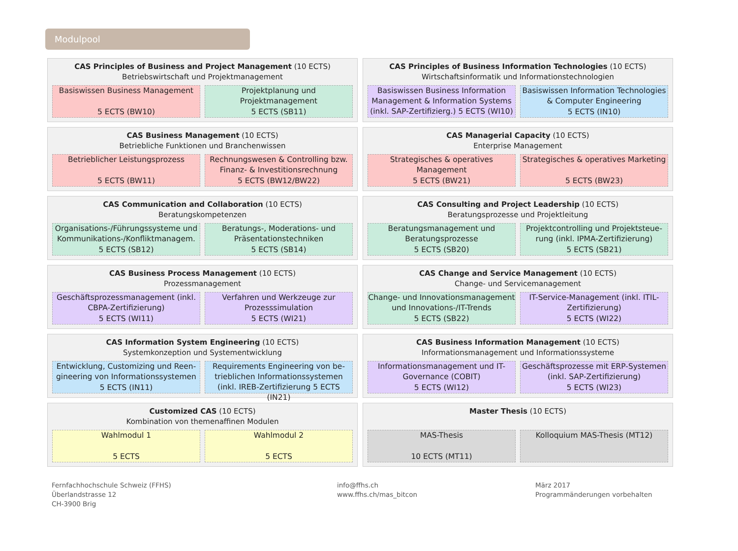Modulpool
CAS Principles of Business and Project Management (10 ECTS) Betriebswirtschaft und Projektmanagement
Basiswissen Business Management
5 ECTS (BW10)
Projektplanung und Projektmanagement
5 ECTS (SB11)
CAS Principles of Business Information Technologies (10 ECTS)
Wirtschaftsinformatik und Informationstechnologien
Basiswissen Business Information Management & Information Systems (inkl. SAP-Zertifizierg.) 5 ECTS (WI10)
Basiswissen Information Technologies & Computer Engineering
5 ECTS (IN10)
CAS Business Management (10 ECTS)
Betriebliche Funktionen und Branchenwissen
Betrieblicher Leistungsprozess
5 ECTS (BW11)
Rechnungswesen & Controlling bzw. Finanz- & Investitionsrechnung
5 ECTS (BW12/BW22)
CAS Managerial Capacity (10 ECTS)
Enterprise Management
Strategisches & operatives Management
5 ECTS (BW21)
Strategisches & operatives Marketing
5 ECTS (BW23)
CAS Communication and Collaboration (10 ECTS)
Beratungskompetenzen
Organisations-/Führungssysteme und Kommunikations-/Konfliktmanagem.
5 ECTS (SB12)
Beratungs-, Moderations- und Präsentationstechniken
5 ECTS (SB14)
CAS Consulting and Project Leadership (10 ECTS)
Beratungsprozesse und Projektleitung
Beratungsmanagement und Beratungsprozesse
5 ECTS (SB20)
Projektcontrolling und Projektsteue-rung (inkl. IPMA-Zertifizierung)
5 ECTS (SB21)
CAS Business Process Management (10 ECTS)
Prozessmanagement
Geschäftsprozessmanagement (inkl. CBPA-Zertifizierung)
5 ECTS (WI11)
Verfahren und Werkzeuge zur Prozesssimulation
5 ECTS (WI21)
CAS Change and Service Management (10 ECTS)
Change- und Servicemanagement
Change- und Innovationsmanagement und Innovations-/IT-Trends
5 ECTS (SB22)
IT-Service-Management (inkl. ITIL-Zertifizierung)
5 ECTS (WI22)
CAS Information System Engineering (10 ECTS)
Systemkonzeption und Systementwicklung
Entwicklung, Customizing und Reen-gineering von Informationssystemen
5 ECTS (IN11)
Requirements Engineering von be-trieblichen Informationssystemen (inkl. IREB-Zertifizierung 5 ECTS (IN21)
CAS Business Information Management (10 ECTS)
Informationsmanagement und Informationssysteme
Informationsmanagement und IT-Governance (COBIT)
5 ECTS (WI12)
Geschäftsprozesse mit ERP-Systemen (inkl. SAP-Zertifizierung)
5 ECTS (WI23)
Customized CAS (10 ECTS)
Kombination von themenaffinen Modulen
Wahlmodul 1
5 ECTS
Wahlmodul 2
5 ECTS
Master Thesis (10 ECTS)
MAS-Thesis
10 ECTS (MT11)
Kolloquium MAS-Thesis (MT12)
Fernfachhochschule Schweiz (FFHS)
Überlandstrasse 12
CH-3900 Brig
info@ffhs.ch
www.ffhs.ch/mas_bitcon
März 2017
Programmänderungen vorbehalten